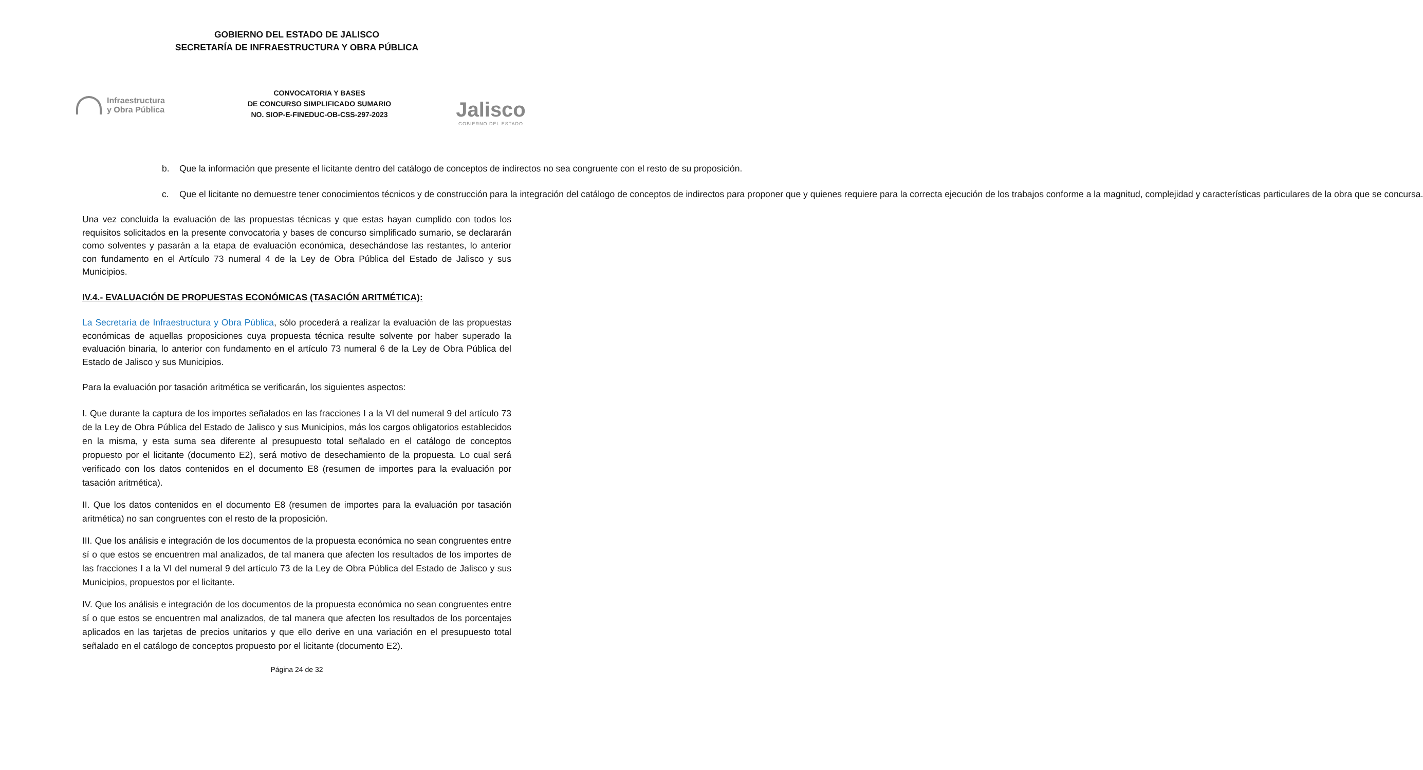GOBIERNO DEL ESTADO DE JALISCO
SECRETARÍA DE INFRAESTRUCTURA Y OBRA PÚBLICA
Infraestructura
y Obra Pública
CONVOCATORIA Y BASES
DE CONCURSO SIMPLIFICADO SUMARIO
NO. SIOP-E-FINEDUC-OB-CSS-297-2023
Jalisco
GOBIERNO DEL ESTADO
b. Que la información que presente el licitante dentro del catálogo de conceptos de indirectos no sea congruente con el resto de su proposición.
c. Que el licitante no demuestre tener conocimientos técnicos y de construcción para la integración del catálogo de conceptos de indirectos para proponer que y quienes requiere para la correcta ejecución de los trabajos conforme a la magnitud, complejidad y características particulares de la obra que se concursa.
Una vez concluida la evaluación de las propuestas técnicas y que estas hayan cumplido con todos los requisitos solicitados en la presente convocatoria y bases de concurso simplificado sumario, se declararán como solventes y pasarán a la etapa de evaluación económica, desechándose las restantes, lo anterior con fundamento en el Artículo 73 numeral 4 de la Ley de Obra Pública del Estado de Jalisco y sus Municipios.
IV.4.- EVALUACIÓN DE PROPUESTAS ECONÓMICAS (TASACIÓN ARITMÉTICA):
La Secretaría de Infraestructura y Obra Pública, sólo procederá a realizar la evaluación de las propuestas económicas de aquellas proposiciones cuya propuesta técnica resulte solvente por haber superado la evaluación binaria, lo anterior con fundamento en el artículo 73 numeral 6 de la Ley de Obra Pública del Estado de Jalisco y sus Municipios.
Para la evaluación por tasación aritmética se verificarán, los siguientes aspectos:
I. Que durante la captura de los importes señalados en las fracciones I a la VI del numeral 9 del artículo 73 de la Ley de Obra Pública del Estado de Jalisco y sus Municipios, más los cargos obligatorios establecidos en la misma, y esta suma sea diferente al presupuesto total señalado en el catálogo de conceptos propuesto por el licitante (documento E2), será motivo de desechamiento de la propuesta. Lo cual será verificado con los datos contenidos en el documento E8 (resumen de importes para la evaluación por tasación aritmética).
II. Que los datos contenidos en el documento E8 (resumen de importes para la evaluación por tasación aritmética) no san congruentes con el resto de la proposición.
III. Que los análisis e integración de los documentos de la propuesta económica no sean congruentes entre sí o que estos se encuentren mal analizados, de tal manera que afecten los resultados de los importes de las fracciones I a la VI del numeral 9 del artículo 73 de la Ley de Obra Pública del Estado de Jalisco y sus Municipios, propuestos por el licitante.
IV. Que los análisis e integración de los documentos de la propuesta económica no sean congruentes entre sí o que estos se encuentren mal analizados, de tal manera que afecten los resultados de los porcentajes aplicados en las tarjetas de precios unitarios y que ello derive en una variación en el presupuesto total señalado en el catálogo de conceptos propuesto por el licitante (documento E2).
Página 24 de 32